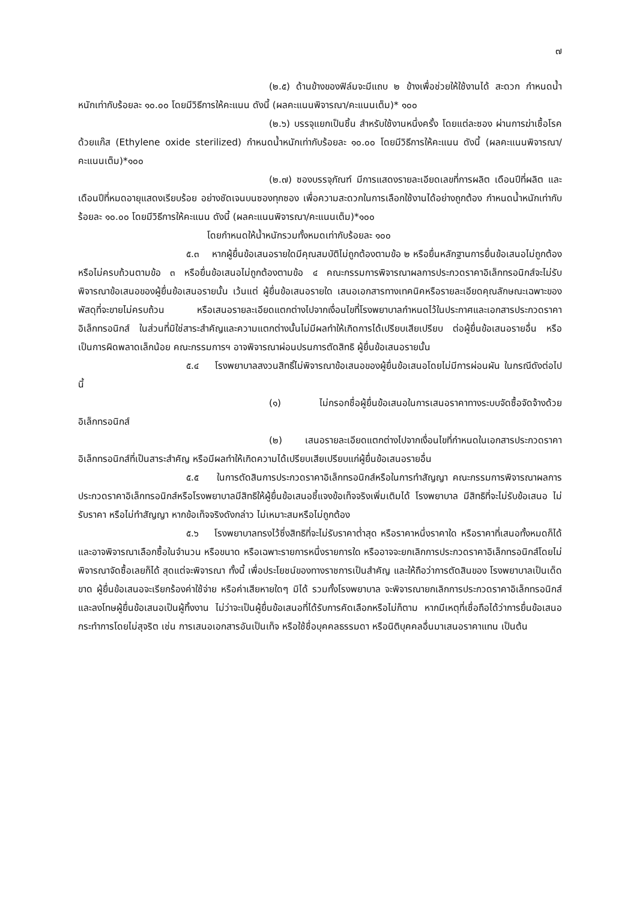๗
(๒.๕) ด้านข้างของฟิล์มจะมีแถบ ๒ ข้างเพื่อช่วยให้ใช้งานได้ สะดวก กำหนดน้ำหนักเท่ากับร้อยละ ๑๐.๐๐ โดยมีวิธีการให้คะแนน ดังนี้ (ผลคะแนนพิจารณา/คะแนนเต็ม)* ๑๐๐
(๒.๖) บรรจุแยกเป็นชิ้น สำหรับใช้งานหนึ่งครั้ง โดยแต่ละซอง ผ่านการฆ่าเชื้อโรค ด้วยแก๊ส (Ethylene oxide sterilized) กำหนดน้ำหนักเท่ากับร้อยละ ๑๐.๐๐ โดยมีวิธีการให้คะแนน ดังนี้ (ผลคะแนนพิจารณา/คะแนนเต็ม)*๑๐๐
(๒.๗) ซองบรรจุภัณฑ์ มีการแสดงรายละเอียดเลขที่การผลิต เดือนปีที่ผลิต และเดือนปีที่หมดอายุแสดงเรียบร้อย อย่างชัดเจนบนซองทุกซอง เพื่อความสะดวกในการเลือกใช้งานได้อย่างถูกต้อง กำหนดน้ำหนักเท่ากับร้อยละ ๑๐.๐๐ โดยมีวิธีการให้คะแนน ดังนี้ (ผลคะแนนพิจารณา/คะแนนเต็ม)*๑๐๐
โดยกำหนดให้น้ำหนักรวมทั้งหมดเท่ากับร้อยละ ๑๐๐
๕.๓ หากผู้ยื่นข้อเสนอรายใดมีคุณสมบัติไม่ถูกต้องตามข้อ ๒ หรือยื่นหลักฐานการยื่นข้อเสนอไม่ถูกต้อง หรือไม่ครบถ้วนตามข้อ ๓ หรือยื่นข้อเสนอไม่ถูกต้องตามข้อ ๔ คณะกรรมการพิจารณาผลการประกวดราคาอิเล็กทรอนิกส์จะไม่รับพิจารณาข้อเสนอของผู้ยื่นข้อเสนอรายนั้น เว้นแต่ ผู้ยื่นข้อเสนอรายใด เสนอเอกสารทางเทคนิคหรือรายละเอียดคุณลักษณะเฉพาะของพัสดุที่จะขายไม่ครบถ้วน หรือเสนอรายละเอียดแตกต่างไปจากเงื่อนไขที่โรงพยาบาลกำหนดไว้ในประกาศและเอกสารประกวดราคาอิเล็กทรอนิกส์ ในส่วนที่มิใช่สาระสำคัญและความแตกต่างนั้นไม่มีผลทำให้เกิดการได้เปรียบเสียเปรียบ ต่อผู้ยื่นข้อเสนอรายอื่น หรือเป็นการผิดพลาดเล็กน้อย คณะกรรมการฯ อาจพิจารณาผ่อนปรนการตัดสิทธิ ผู้ยื่นข้อเสนอรายนั้น
๕.๔ โรงพยาบาลสงวนสิทธิ์ไม่พิจารณาข้อเสนอของผู้ยื่นข้อเสนอโดยไม่มีการผ่อนผัน ในกรณีดังต่อไปนี้
(๑) ไม่กรอกชื่อผู้ยื่นข้อเสนอในการเสนอราคาทางระบบจัดซื้อจัดจ้างด้วยอิเล็กทรอนิกส์
(๒) เสนอรายละเอียดแตกต่างไปจากเงื่อนไขที่กำหนดในเอกสารประกวดราคาอิเล็กทรอนิกส์ที่เป็นสาระสำคัญ หรือมีผลทำให้เกิดความได้เปรียบเสียเปรียบแก่ผู้ยื่นข้อเสนอรายอื่น
๕.๕ ในการตัดสินการประกวดราคาอิเล็กทรอนิกส์หรือในการทำสัญญา คณะกรรมการพิจารณาผลการประกวดราคาอิเล็กทรอนิกส์หรือโรงพยาบาลมีสิทธิให้ผู้ยื่นข้อเสนอชี้แจงข้อเท็จจริงเพิ่มเติมได้ โรงพยาบาล มีสิทธิที่จะไม่รับข้อเสนอ ไม่รับราคา หรือไม่ทำสัญญา หากข้อเท็จจริงดังกล่าว ไม่เหมาะสมหรือไม่ถูกต้อง
๕.๖ โรงพยาบาลทรงไว้ซึ่งสิทธิที่จะไม่รับราคาต่ำสุด หรือราคาหนึ่งราคาใด หรือราคาที่เสนอทั้งหมดก็ได้ และอาจพิจารณาเลือกซื้อในจำนวน หรือขนาด หรือเฉพาะรายการหนึ่งรายการใด หรืออาจจะยกเลิกการประกวดราคาอิเล็กทรอนิกส์โดยไม่พิจารณาจัดซื้อเลยก็ได้ สุดแต่จะพิจารณา ทั้งนี้ เพื่อประโยชน์ของทางราชการเป็นสำคัญ และให้ถือว่าการตัดสินของ โรงพยาบาลเป็นเด็ดขาด ผู้ยื่นข้อเสนอจะเรียกร้องค่าใช้จ่าย หรือค่าเสียหายใดๆ มิได้ รวมทั้งโรงพยาบาล จะพิจารณายกเลิกการประกวดราคาอิเล็กทรอนิกส์และลงโทษผู้ยื่นข้อเสนอเป็นผู้ทิ้งงาน ไม่ว่าจะเป็นผู้ยื่นข้อเสนอที่ได้รับการคัดเลือกหรือไม่ก็ตาม หากมีเหตุที่เชื่อถือได้ว่าการยื่นข้อเสนอกระทำการโดยไม่สุจริต เช่น การเสนอเอกสารอันเป็นเท็จ หรือใช้ชื่อบุคคลธรรมดา หรือนิติบุคคลอื่นมาเสนอราคาแทน เป็นต้น